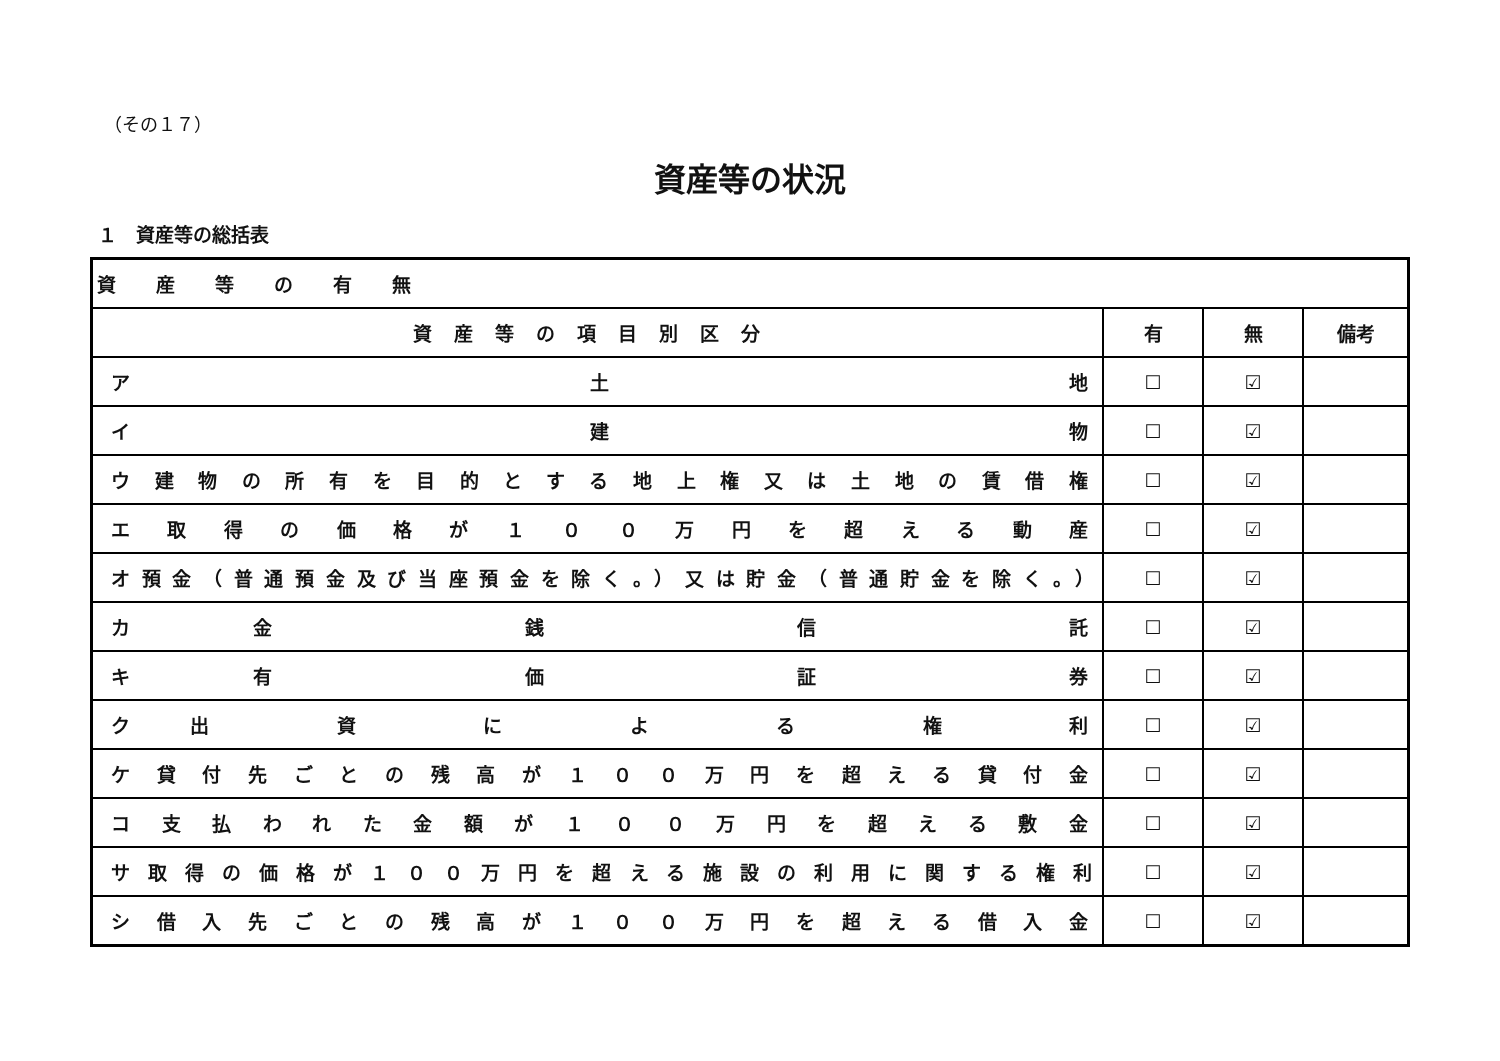（その１７）
資産等の状況
１　資産等の総括表
| 資産等の有無 | | | |
| 資産等の項目別区分 | 有 | 無 | 備考 |
| ア 土 地 | ☐ | ☑ | |
| イ 建 物 | ☐ | ☑ | |
| ウ建物の所有を目的とする地上権又は土地の賃借権 | ☐ | ☑ | |
| エ取得の価格が１００万円を超える動産 | ☐ | ☑ | |
| オ預金（普通預金及び当座預金を除く。）又は貯金（普通貯金を除く。） | ☐ | ☑ | |
| カ金 銭 信 託 | ☐ | ☑ | |
| キ有 価 証 券 | ☐ | ☑ | |
| ク出 資 に よ る 権 利 | ☐ | ☑ | |
| ケ貸付先ごとの残高が１００万円を超える貸付金 | ☐ | ☑ | |
| コ支払われた金額が１００万円を超える敷金 | ☐ | ☑ | |
| サ取得の価格が１００万円を超える施設の利用に関する権利 | ☐ | ☑ | |
| シ借入先ごとの残高が１００万円を超える借入金 | ☐ | ☑ | |